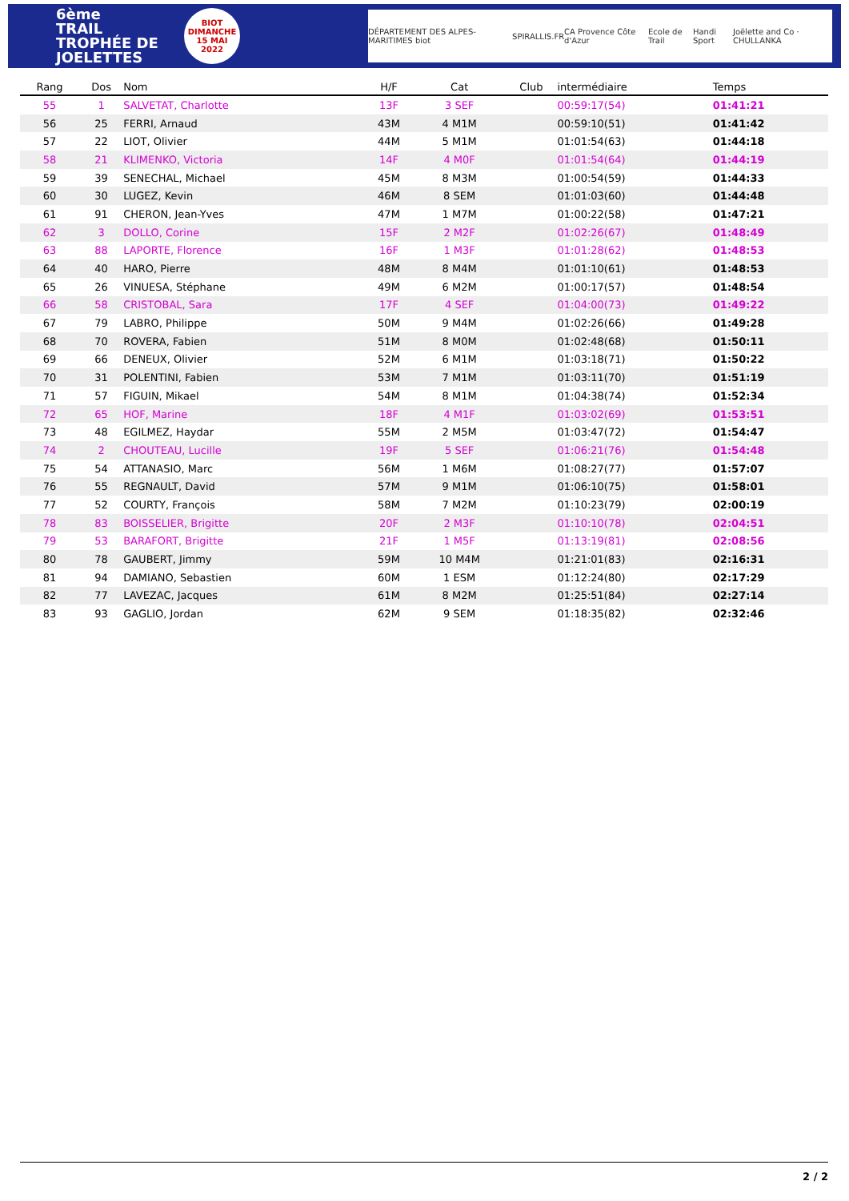6ème
TRAIL TROPHÉE DE JOELETTES
BIOT
DIMANCHE
15 MAI
2022
DÉPARTEMENT DES ALPES-MARITIMES biot SPIRALLIS.FR CA Provence Côte d'Azur Ecole de Trail Handi Sport Joëlette and Co · CHULLANKA
| Rang | Dos | Nom | H/F | Cat | Club | intermédiaire | Temps |
| --- | --- | --- | --- | --- | --- | --- | --- |
| 55 | 1 | SALVETAT, Charlotte | 13F | 3 SEF | | 00:59:17(54) | 01:41:21 |
| 56 | 25 | FERRI, Arnaud | 43M | 4 M1M | | 00:59:10(51) | 01:41:42 |
| 57 | 22 | LIOT, Olivier | 44M | 5 M1M | | 01:01:54(63) | 01:44:18 |
| 58 | 21 | KLIMENKO, Victoria | 14F | 4 M0F | | 01:01:54(64) | 01:44:19 |
| 59 | 39 | SENECHAL, Michael | 45M | 8 M3M | | 01:00:54(59) | 01:44:33 |
| 60 | 30 | LUGEZ, Kevin | 46M | 8 SEM | | 01:01:03(60) | 01:44:48 |
| 61 | 91 | CHERON, Jean-Yves | 47M | 1 M7M | | 01:00:22(58) | 01:47:21 |
| 62 | 3 | DOLLO, Corine | 15F | 2 M2F | | 01:02:26(67) | 01:48:49 |
| 63 | 88 | LAPORTE, Florence | 16F | 1 M3F | | 01:01:28(62) | 01:48:53 |
| 64 | 40 | HARO, Pierre | 48M | 8 M4M | | 01:01:10(61) | 01:48:53 |
| 65 | 26 | VINUESA, Stéphane | 49M | 6 M2M | | 01:00:17(57) | 01:48:54 |
| 66 | 58 | CRISTOBAL, Sara | 17F | 4 SEF | | 01:04:00(73) | 01:49:22 |
| 67 | 79 | LABRO, Philippe | 50M | 9 M4M | | 01:02:26(66) | 01:49:28 |
| 68 | 70 | ROVERA, Fabien | 51M | 8 M0M | | 01:02:48(68) | 01:50:11 |
| 69 | 66 | DENEUX, Olivier | 52M | 6 M1M | | 01:03:18(71) | 01:50:22 |
| 70 | 31 | POLENTINI, Fabien | 53M | 7 M1M | | 01:03:11(70) | 01:51:19 |
| 71 | 57 | FIGUIN, Mikael | 54M | 8 M1M | | 01:04:38(74) | 01:52:34 |
| 72 | 65 | HOF, Marine | 18F | 4 M1F | | 01:03:02(69) | 01:53:51 |
| 73 | 48 | EGILMEZ, Haydar | 55M | 2 M5M | | 01:03:47(72) | 01:54:47 |
| 74 | 2 | CHOUTEAU, Lucille | 19F | 5 SEF | | 01:06:21(76) | 01:54:48 |
| 75 | 54 | ATTANASIO, Marc | 56M | 1 M6M | | 01:08:27(77) | 01:57:07 |
| 76 | 55 | REGNAULT, David | 57M | 9 M1M | | 01:06:10(75) | 01:58:01 |
| 77 | 52 | COURTY, François | 58M | 7 M2M | | 01:10:23(79) | 02:00:19 |
| 78 | 83 | BOISSELIER, Brigitte | 20F | 2 M3F | | 01:10:10(78) | 02:04:51 |
| 79 | 53 | BARAFORT, Brigitte | 21F | 1 M5F | | 01:13:19(81) | 02:08:56 |
| 80 | 78 | GAUBERT, Jimmy | 59M | 10 M4M | | 01:21:01(83) | 02:16:31 |
| 81 | 94 | DAMIANO, Sebastien | 60M | 1 ESM | | 01:12:24(80) | 02:17:29 |
| 82 | 77 | LAVEZAC, Jacques | 61M | 8 M2M | | 01:25:51(84) | 02:27:14 |
| 83 | 93 | GAGLIO, Jordan | 62M | 9 SEM | | 01:18:35(82) | 02:32:46 |
2 / 2